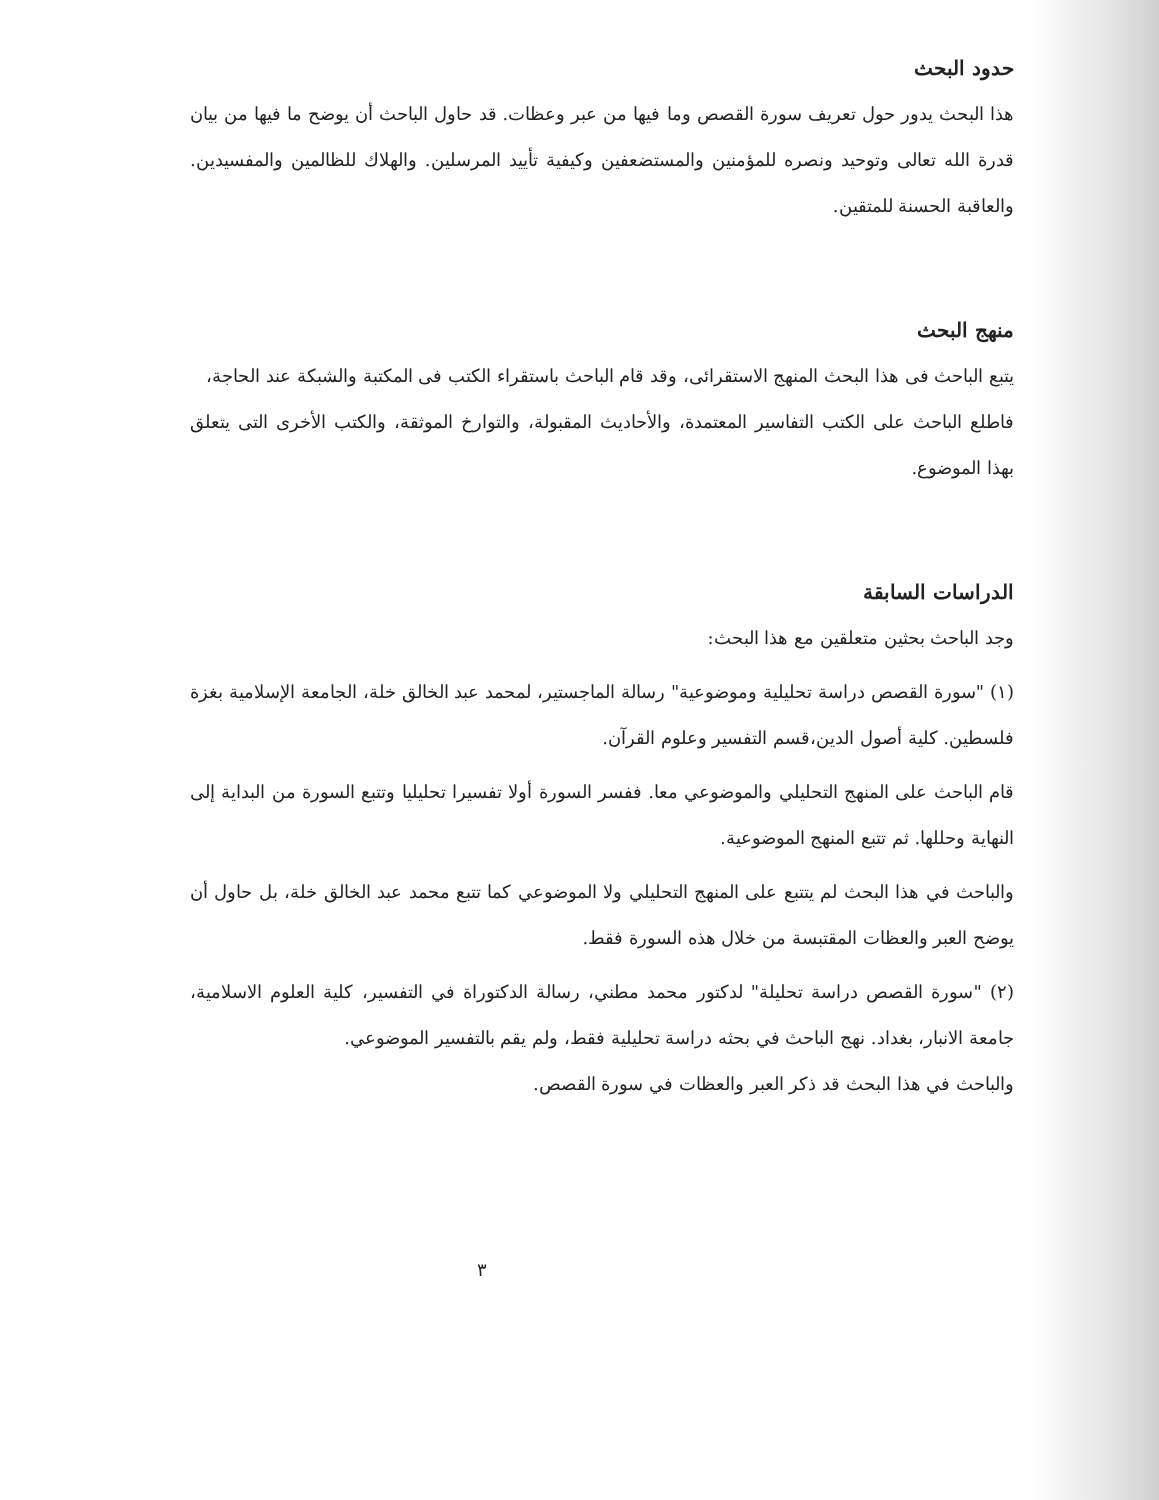حدود البحث
هذا البحث يدور حول تعريف سورة القصص وما فيها من عبر وعظات. قد حاول الباحث أن يوضح ما فيها من بيان قدرة الله تعالى وتوحيد ونصره للمؤمنين والمستضعفين وكيفية تأييد المرسلين. والهلاك للظالمين والمفسيدين. والعاقبة الحسنة للمتقين.
منهج البحث
يتبع الباحث فى هذا البحث المنهج الاستقرائى، وقد قام الباحث باستقراء الكتب فى المكتبة والشبكة عند الحاجة،
فاطلع الباحث على الكتب التفاسير المعتمدة، والأحاديث المقبولة، والتوارخ الموثقة، والكتب الأخرى التى يتعلق بهذا الموضوع.
الدراسات السابقة
وجد الباحث بحثين متعلقين مع هذا البحث:
(١) "سورة القصص دراسة تحليلية وموضوعية" رسالة الماجستير، لمحمد عبد الخالق خلة، الجامعة الإسلامية بغزة فلسطين. كلية أصول الدين،قسم التفسير وعلوم القرآن.
قام الباحث على المنهج التحليلي والموضوعي معا. ففسر السورة أولا تفسيرا تحليليا وتتبع السورة من البداية إلى النهاية وحللها. ثم تتبع المنهج الموضوعية.
والباحث في هذا البحث لم يتتبع على المنهج التحليلي ولا الموضوعي كما تتبع محمد عبد الخالق خلة، بل حاول أن يوضح العبر والعظات المقتبسة من خلال هذه السورة فقط.
(٢) "سورة القصص دراسة تحليلة" لدكتور محمد مطني، رسالة الدكتوراة في التفسير، كلية العلوم الاسلامية، جامعة الانبار، بغداد. نهج الباحث في بحثه دراسة تحليلية فقط، ولم يقم بالتفسير الموضوعي.
والباحث في هذا البحث قد ذكر العبر والعظات في سورة القصص.
٣